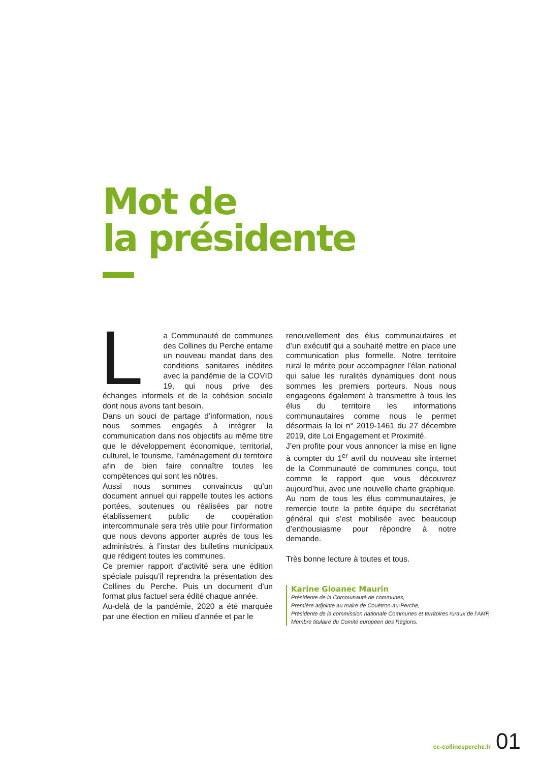Mot de
la présidente
La Communauté de communes des Collines du Perche entame un nouveau mandat dans des conditions sanitaires inédites avec la pandémie de la COVID 19, qui nous prive des échanges informels et de la cohésion sociale dont nous avons tant besoin.
Dans un souci de partage d’information, nous nous sommes engagés à intégrer la communication dans nos objectifs au même titre que le développement économique, territorial, culturel, le tourisme, l’aménagement du territoire afin de bien faire connaître toutes les compétences qui sont les nôtres.
Aussi nous sommes convaincus qu’un document annuel qui rappelle toutes les actions portées, soutenues ou réalisées par notre établissement public de coopération intercommunale sera très utile pour l’information que nous devons apporter auprès de tous les administrés, à l’instar des bulletins municipaux que rédigent toutes les communes.
Ce premier rapport d’activité sera une édition spéciale puisqu’il reprendra la présentation des Collines du Perche. Puis un document d’un format plus factuel sera édité chaque année.
Au-delà de la pandémie, 2020 a été marquée par une élection en milieu d’année et par le
renouvellement des élus communautaires et d’un exécutif qui a souhaité mettre en place une communication plus formelle. Notre territoire rural le mérite pour accompagner l’élan national qui salue les ruralités dynamiques dont nous sommes les premiers porteurs. Nous nous engageons également à transmettre à tous les élus du territoire les informations communautaires comme nous le permet désormais la loi n° 2019-1461 du 27 décembre 2019, dite Loi Engagement et Proximité.
J’en profite pour vous annoncer la mise en ligne à compter du 1<sup>er</sup> avril du nouveau site internet de la Communauté de communes conçu, tout comme le rapport que vous découvrez aujourd’hui, avec une nouvelle charte graphique.
Au nom de tous les élus communautaires, je remercie toute la petite équipe du secrétariat général qui s’est mobilisée avec beaucoup d’enthousiasme pour répondre à notre demande.
Très bonne lecture à toutes et tous.
Karine Gloanec Maurin
Présidente de la Communauté de communes,
Première adjointe au maire de Couëtron-au-Perche,
Présidente de la commission nationale Communes et territoires ruraux de l’AMF,
Membre titulaire du Comité européen des Régions.
cc-collinesperche.fr 01